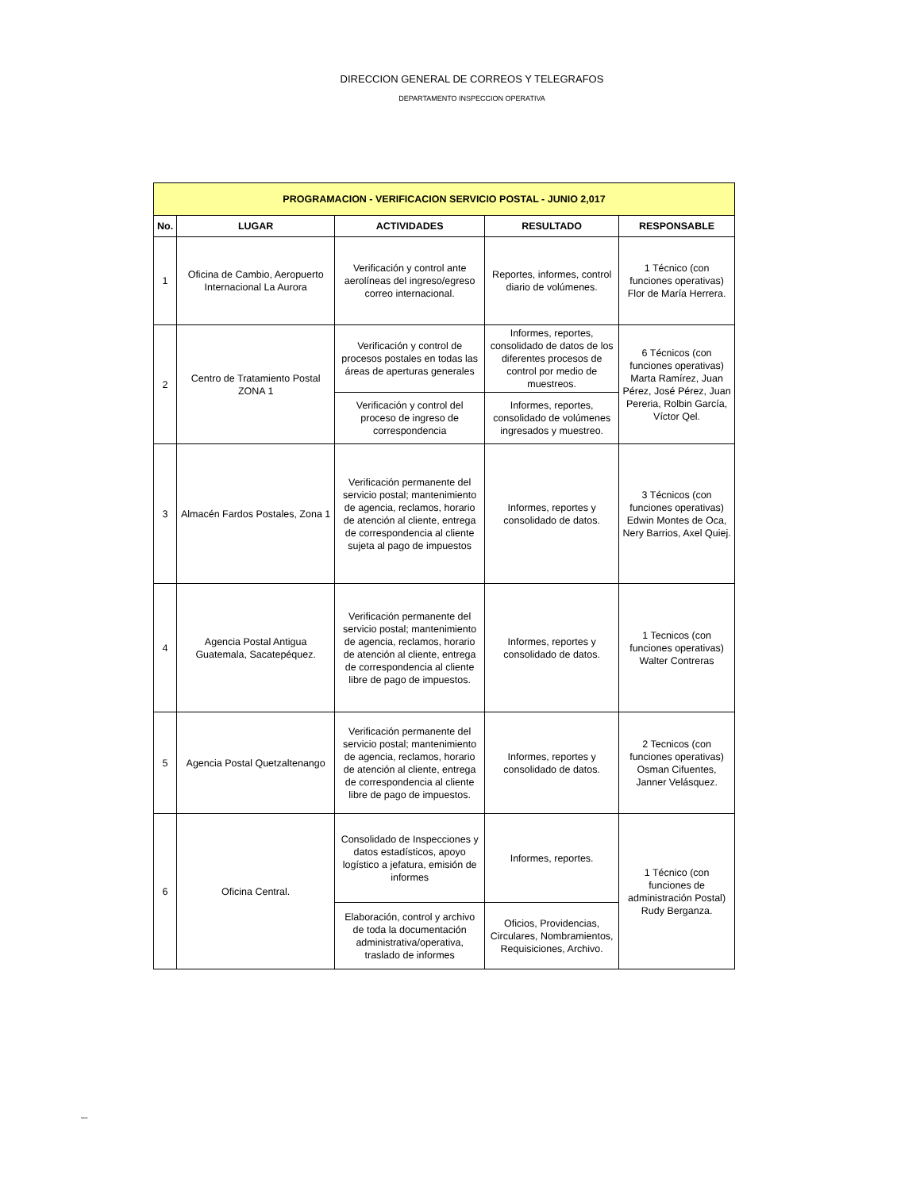DIRECCION GENERAL DE CORREOS Y TELEGRAFOS
DEPARTAMENTO INSPECCION OPERATIVA
| PROGRAMACION - VERIFICACION SERVICIO POSTAL - JUNIO 2,017 | | | | |
| No. | LUGAR | ACTIVIDADES | RESULTADO | RESPONSABLE |
| 1 | Oficina de Cambio, Aeropuerto Internacional La Aurora | Verificación y control ante aerolíneas del ingreso/egreso correo internacional. | Reportes, informes, control diario de volúmenes. | 1 Técnico (con funciones operativas) Flor de María Herrera. |
| 2 | Centro de Tratamiento Postal ZONA 1 | Verificación y control de procesos postales en todas las áreas de aperturas generales | Informes, reportes, consolidado de datos de los diferentes procesos de control por medio de muestreos. | 6 Técnicos (con funciones operativas) Marta Ramírez, Juan Pérez, José Pérez, Juan Pereria, Rolbin García, Víctor Qel. |
| | | Verificación y control del proceso de ingreso de correspondencia | Informes, reportes, consolidado de volúmenes ingresados y muestreo. | |
| 3 | Almacén Fardos Postales, Zona 1 | Verificación permanente del servicio postal; mantenimiento de agencia, reclamos, horario de atención al cliente, entrega de correspondencia al cliente sujeta al pago de impuestos | Informes, reportes y consolidado de datos. | 3 Técnicos (con funciones operativas) Edwin Montes de Oca, Nery Barrios, Axel Quiej. |
| 4 | Agencia Postal Antigua Guatemala, Sacatepéquez. | Verificación permanente del servicio postal; mantenimiento de agencia, reclamos, horario de atención al cliente, entrega de correspondencia al cliente libre de pago de impuestos. | Informes, reportes y consolidado de datos. | 1 Tecnicos (con funciones operativas) Walter Contreras |
| 5 | Agencia Postal Quetzaltenango | Verificación permanente del servicio postal; mantenimiento de agencia, reclamos, horario de atención al cliente, entrega de correspondencia al cliente libre de pago de impuestos. | Informes, reportes y consolidado de datos. | 2 Tecnicos (con funciones operativas) Osman Cifuentes, Janner Velásquez. |
| 6 | Oficina Central. | Consolidado de Inspecciones y datos estadísticos, apoyo logístico a jefatura, emisión de informes | Informes, reportes. | 1 Técnico (con funciones de administración Postal) Rudy Berganza. |
| | | Elaboración, control y archivo de toda la documentación administrativa/operativa, traslado de informes | Oficios, Providencias, Circulares, Nombramientos, Requisiciones, Archivo. | |
NAGC